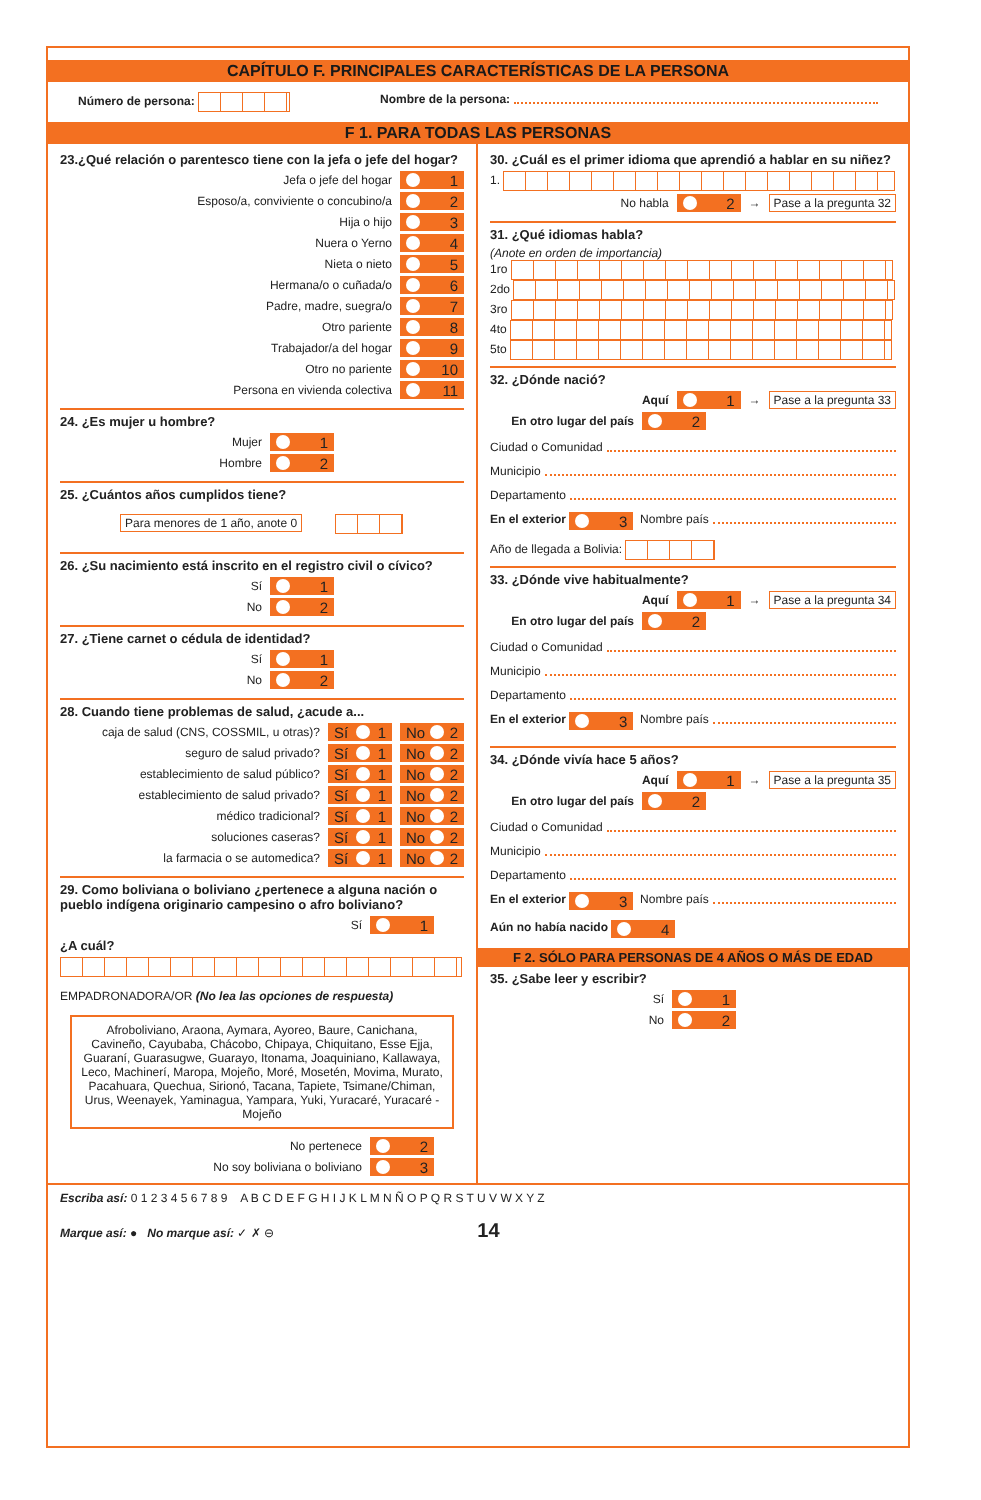CAPÍTULO F. PRINCIPALES CARACTERÍSTICAS DE LA PERSONA
Número de persona: Nombre de la persona:
F 1. PARA TODAS LAS PERSONAS
23.¿Qué relación o parentesco tiene con la jefa o jefe del hogar?
Jefa o jefe del hogar 1
Esposo/a, conviviente o concubino/a 2
Hija o hijo 3
Nuera o Yerno 4
Nieta o nieto 5
Hermana/o o cuñada/o 6
Padre, madre, suegra/o 7
Otro pariente 8
Trabajador/a del hogar 9
Otro no pariente 10
Persona en vivienda colectiva 11
24. ¿Es mujer u hombre?
Mujer 1
Hombre 2
25. ¿Cuántos años cumplidos tiene?
Para menores de 1 año, anote 0
26. ¿Su nacimiento está inscrito en el registro civil o cívico?
Sí 1
No 2
27. ¿Tiene carnet o cédula de identidad?
Sí 1
No 2
28. Cuando tiene problemas de salud, ¿acude a...
caja de salud (CNS, COSSMIL, u otras)? Sí 1 No 2
seguro de salud privado? Sí 1 No 2
establecimiento de salud público? Sí 1 No 2
establecimiento de salud privado? Sí 1 No 2
médico tradicional? Sí 1 No 2
soluciones caseras? Sí 1 No 2
la farmacia o se automedica? Sí 1 No 2
29. Como boliviana o boliviano ¿pertenece a alguna nación o pueblo indígena originario campesino o afro boliviano?
Sí 1
¿A cuál?
EMPADRONADORA/OR (No lea las opciones de respuesta)
Afroboliviano, Araona, Aymara, Ayoreo, Baure, Canichana, Cavineño, Cayubaba, Chácobo, Chipaya, Chiquitano, Esse Ejja, Guaraní, Guarasugwe, Guarayo, Itonama, Joaquiniano, Kallawaya, Leco, Machinerí, Maropa, Mojeño, Moré, Mosetén, Movima, Murato, Pacahuara, Quechua, Sirionó, Tacana, Tapiete, Tsimane/Chiman, Urus, Weenayek, Yaminagua, Yampara, Yuki, Yuracaré, Yuracaré - Mojeño
No pertenece 2
No soy boliviana o boliviano 3
30. ¿Cuál es el primer idioma que aprendió a hablar en su niñez?
1.
No habla 2 → Pase a la pregunta 32
31. ¿Qué idiomas habla?
(Anote en orden de importancia)
1ro
2do
3ro
4to
5to
32. ¿Dónde nació?
Aquí 1 → Pase a la pregunta 33
En otro lugar del país 2
Ciudad o Comunidad
Municipio
Departamento
En el exterior 3 Nombre país
Año de llegada a Bolivia:
33. ¿Dónde vive habitualmente?
Aquí 1 → Pase a la pregunta 34
En otro lugar del país 2
Ciudad o Comunidad
Municipio
Departamento
En el exterior 3 Nombre país
34. ¿Dónde vivía hace 5 años?
Aquí 1 → Pase a la pregunta 35
En otro lugar del país 2
Ciudad o Comunidad
Municipio
Departamento
En el exterior 3 Nombre país
Aún no había nacido 4
F 2. SÓLO PARA PERSONAS DE 4 AÑOS O MÁS DE EDAD
35. ¿Sabe leer y escribir?
Sí 1
No 2
Escriba así: 0 1 2 3 4 5 6 7 8 9 A B C D E F G H I J K L M N Ñ O P Q R S T U V W X Y Z
Marque así: ● No marque así: ✓ ✗ ⊖ 14